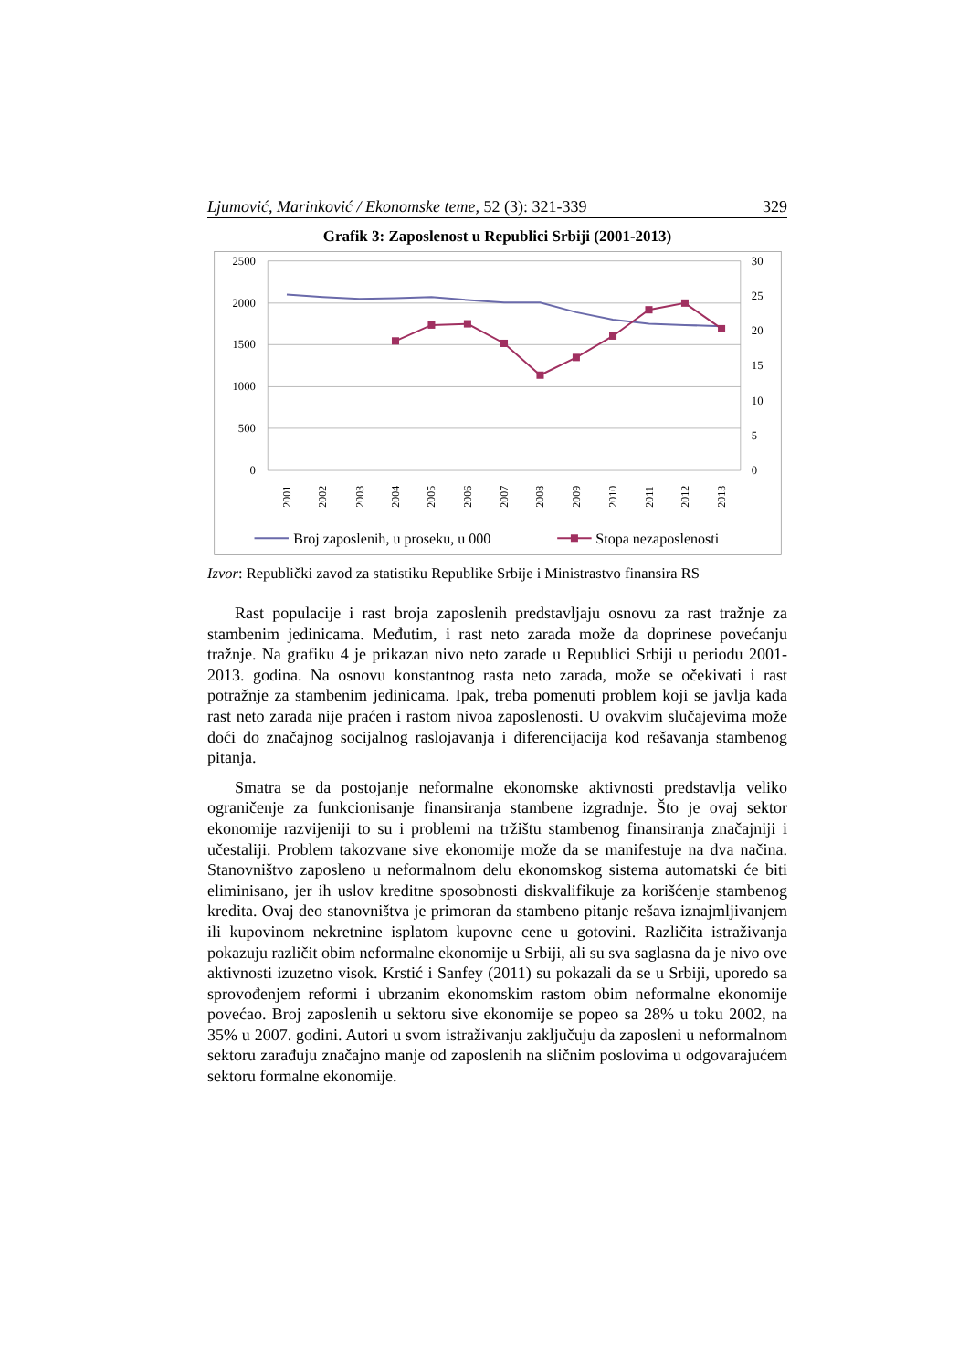Ljumović, Marinković / Ekonomske teme, 52 (3): 321-339 329
Grafik 3: Zaposlenost u Republici Srbiji (2001-2013)
2500
2000
1500
1000
500
0
30
25
20
15
10
5
0
2001
2002
2003
2004
2005
2006
2007
2008
2009
2010
2011
2012
2013
Broj zaposlenih, u proseku, u 000
Stopa nezaposlenosti
Izvor: Republički zavod za statistiku Republike Srbije i Ministrastvo finansira RS
Rast populacije i rast broja zaposlenih predstavljaju osnovu za rast tražnje za stambenim jedinicama. Međutim, i rast neto zarada može da doprinese povećanju tražnje. Na grafiku 4 je prikazan nivo neto zarade u Republici Srbiji u periodu 2001-2013. godina. Na osnovu konstantnog rasta neto zarada, može se očekivati i rast potražnje za stambenim jedinicama. Ipak, treba pomenuti problem koji se javlja kada rast neto zarada nije praćen i rastom nivoa zaposlenosti. U ovakvim slučajevima može doći do značajnog socijalnog raslojavanja i diferencijacija kod rešavanja stambenog pitanja.
Smatra se da postojanje neformalne ekonomske aktivnosti predstavlja veliko ograničenje za funkcionisanje finansiranja stambene izgradnje. Što je ovaj sektor ekonomije razvijeniji to su i problemi na tržištu stambenog finansiranja značajniji i učestaliji. Problem takozvane sive ekonomije može da se manifestuje na dva načina. Stanovništvo zaposleno u neformalnom delu ekonomskog sistema automatski će biti eliminisano, jer ih uslov kreditne sposobnosti diskvalifikuje za korišćenje stambenog kredita. Ovaj deo stanovništva je primoran da stambeno pitanje rešava iznajmljivanjem ili kupovinom nekretnine isplatom kupovne cene u gotovini. Različita istraživanja pokazuju različit obim neformalne ekonomije u Srbiji, ali su sva saglasna da je nivo ove aktivnosti izuzetno visok. Krstić i Sanfey (2011) su pokazali da se u Srbiji, uporedo sa sprovođenjem reformi i ubrzanim ekonomskim rastom obim neformalne ekonomije povećao. Broj zaposlenih u sektoru sive ekonomije se popeo sa 28% u toku 2002, na 35% u 2007. godini. Autori u svom istraživanju zaključuju da zaposleni u neformalnom sektoru zarađuju značajno manje od zaposlenih na sličnim poslovima u odgovarajućem sektoru formalne ekonomije.